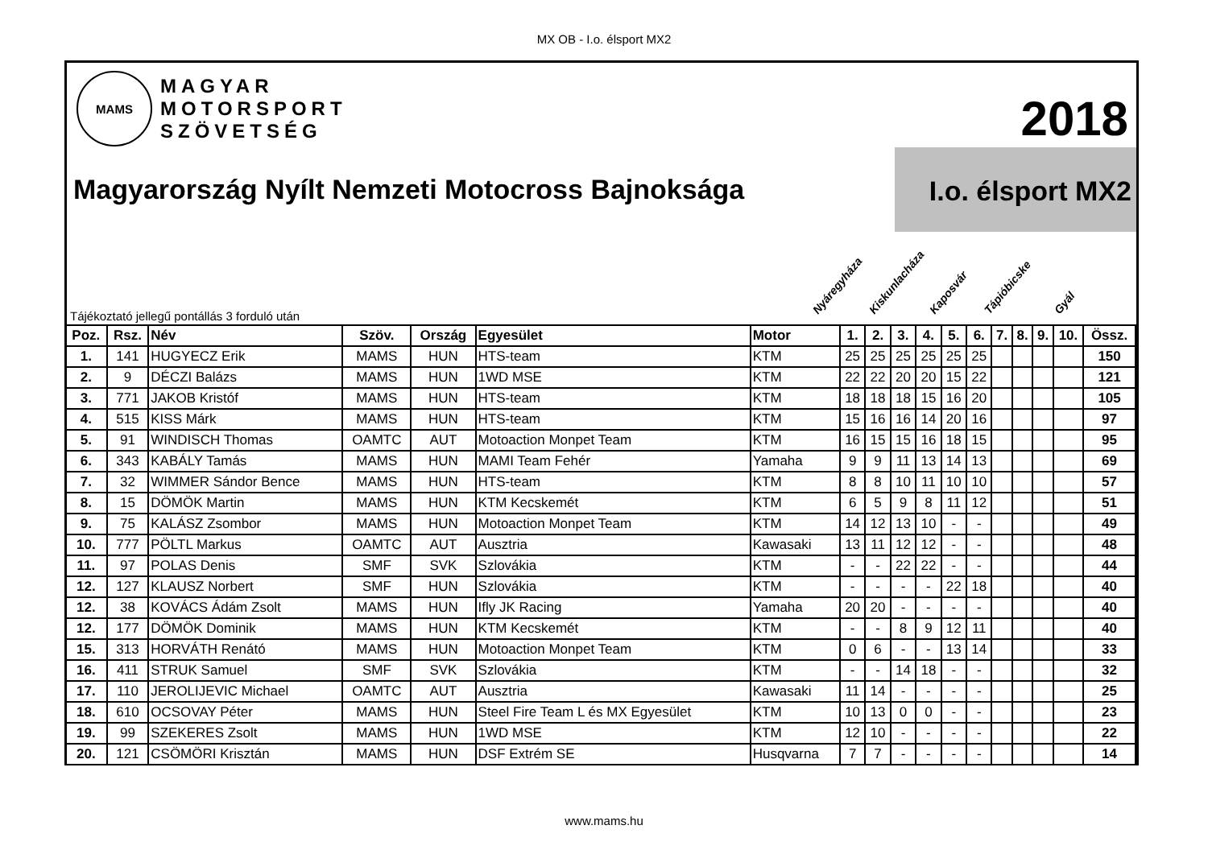MX OB - I.o. élsport MX2
MAMS
MAGYAR
MOTORSPORT
SZÖVETSÉG
2018
I.o. élsport MX2
Magyarország Nyílt Nemzeti Motocross Bajnoksága
Nyáregyháza Kiskunlacháza Kaposvár Tápióbicske Gyál
Tájékoztató jellegű pontállás 3 forduló után
| Poz. | Rsz. | Név | Szöv. | Ország | Egyesület | Motor | 1. | 2. | 3. | 4. | 5. | 6. | 7. | 8. | 9. | 10. | Össz. |
| --- | --- | --- | --- | --- | --- | --- | --- | --- | --- | --- | --- | --- | --- | --- | --- | --- | --- |
| 1. | 141 | HUGYECZ Erik | MAMS | HUN | HTS-team | KTM | 25 | 25 | 25 | 25 | 25 | 25 | | | | | 150 |
| 2. | 9 | DÉCZI Balázs | MAMS | HUN | 1WD MSE | KTM | 22 | 22 | 20 | 20 | 15 | 22 | | | | | 121 |
| 3. | 771 | JAKOB Kristóf | MAMS | HUN | HTS-team | KTM | 18 | 18 | 18 | 15 | 16 | 20 | | | | | 105 |
| 4. | 515 | KISS Márk | MAMS | HUN | HTS-team | KTM | 15 | 16 | 16 | 14 | 20 | 16 | | | | | 97 |
| 5. | 91 | WINDISCH Thomas | OAMTC | AUT | Motoaction Monpet Team | KTM | 16 | 15 | 15 | 16 | 18 | 15 | | | | | 95 |
| 6. | 343 | KABÁLY Tamás | MAMS | HUN | MAMI Team Fehér | Yamaha | 9 | 9 | 11 | 13 | 14 | 13 | | | | | 69 |
| 7. | 32 | WIMMER Sándor Bence | MAMS | HUN | HTS-team | KTM | 8 | 8 | 10 | 11 | 10 | 10 | | | | | 57 |
| 8. | 15 | DÖMÖK Martin | MAMS | HUN | KTM Kecskemét | KTM | 6 | 5 | 9 | 8 | 11 | 12 | | | | | 51 |
| 9. | 75 | KALÁSZ Zsombor | MAMS | HUN | Motoaction Monpet Team | KTM | 14 | 12 | 13 | 10 | - | - | | | | | 49 |
| 10. | 777 | PÖLTL Markus | OAMTC | AUT | Ausztria | Kawasaki | 13 | 11 | 12 | 12 | - | - | | | | | 48 |
| 11. | 97 | POLAS Denis | SMF | SVK | Szlovákia | KTM | - | - | 22 | 22 | - | - | | | | | 44 |
| 12. | 127 | KLAUSZ Norbert | SMF | HUN | Szlovákia | KTM | - | - | - | - | 22 | 18 | | | | | 40 |
| 12. | 38 | KOVÁCS Ádám Zsolt | MAMS | HUN | Ifly JK Racing | Yamaha | 20 | 20 | - | - | - | - | | | | | 40 |
| 12. | 177 | DÖMÖK Dominik | MAMS | HUN | KTM Kecskemét | KTM | - | - | 8 | 9 | 12 | 11 | | | | | 40 |
| 15. | 313 | HORVÁTH Renátó | MAMS | HUN | Motoaction Monpet Team | KTM | 0 | 6 | - | - | 13 | 14 | | | | | 33 |
| 16. | 411 | STRUK Samuel | SMF | SVK | Szlovákia | KTM | - | - | 14 | 18 | - | - | | | | | 32 |
| 17. | 110 | JEROLIJEVIC Michael | OAMTC | AUT | Ausztria | Kawasaki | 11 | 14 | - | - | - | - | | | | | 25 |
| 18. | 610 | OCSOVAY Péter | MAMS | HUN | Steel Fire Team L és MX Egyesület | KTM | 10 | 13 | 0 | 0 | - | - | | | | | 23 |
| 19. | 99 | SZEKERES Zsolt | MAMS | HUN | 1WD MSE | KTM | 12 | 10 | - | - | - | - | | | | | 22 |
| 20. | 121 | CSÖMÖRI Krisztán | MAMS | HUN | DSF Extrém SE | Husqvarna | 7 | 7 | - | - | - | - | | | | | 14 |
www.mams.hu